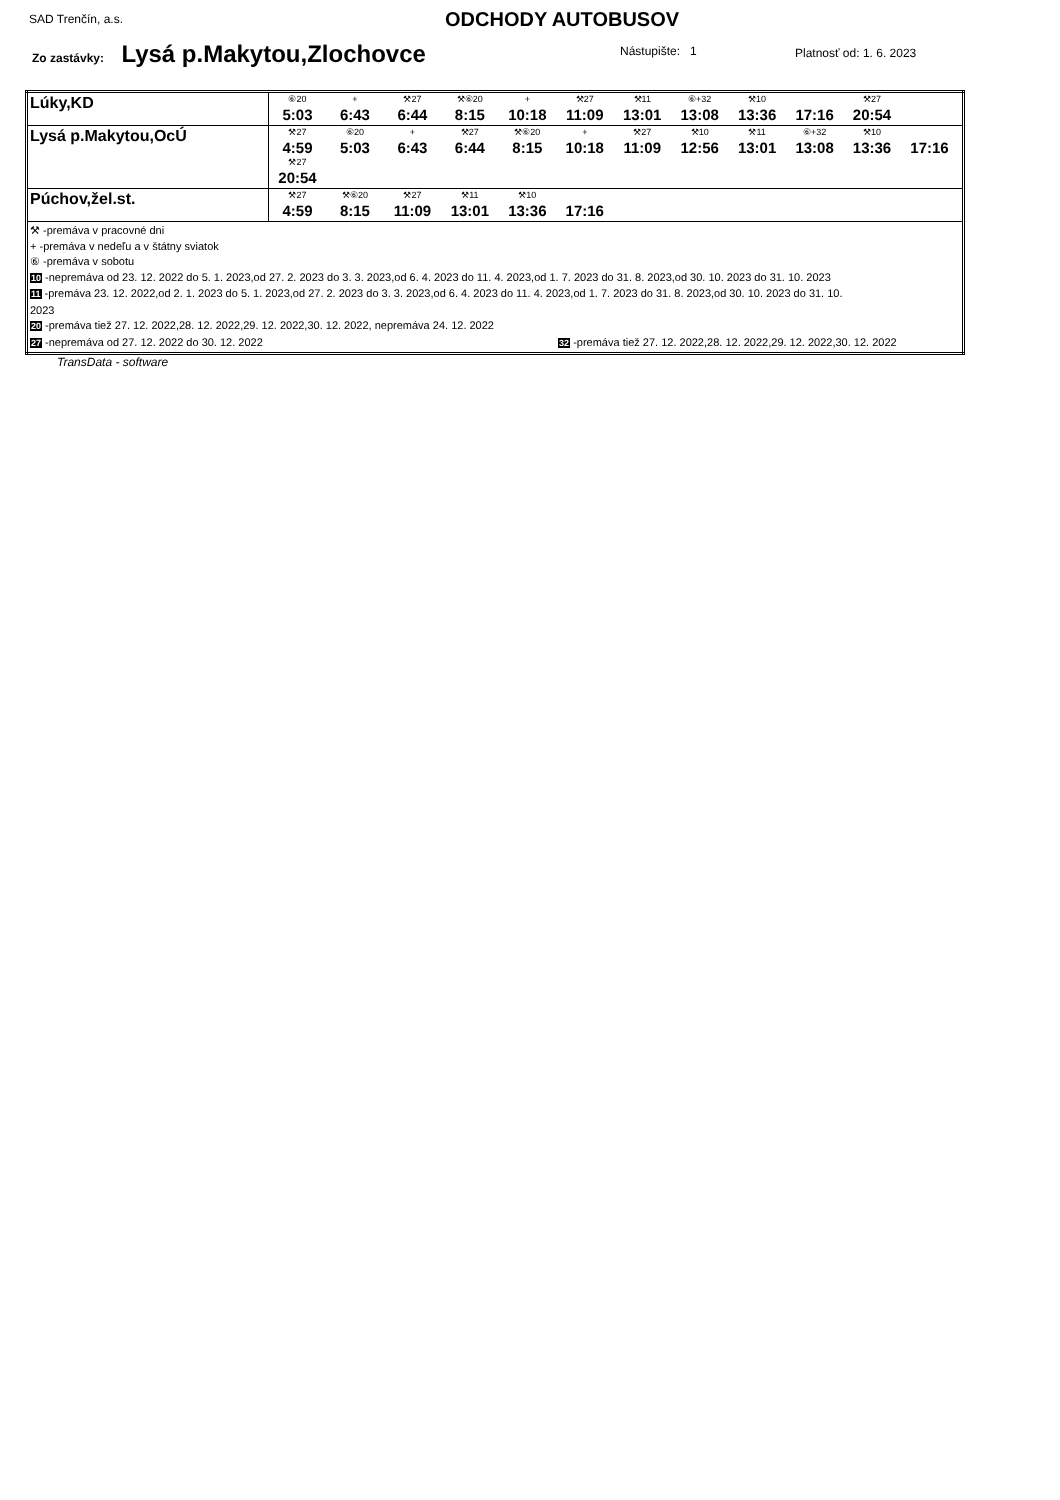SAD Trenčín, a.s. ODCHODY AUTOBUSOV
Zo zastávky: Lysá p.Makytou,Zlochovce
Nástupište: 1 Platnosť od: 1. 6. 2023
| Lúky,KD | ⑥20 5:03 + 6:43 ⚒27 6:44 ⚒⑥20 8:15 + 10:18 ⚒27 11:09 ⚒11 13:01 ⑥+32 13:08 ⚒10 13:36 17:16 ⚒27 20:54 |
| Lysá p.Makytou,OcÚ | ⚒27 4:59 ⑥20 5:03 + 6:43 ⚒27 6:44 ⚒⑥20 8:15 + 10:18 ⚒27 11:09 ⚒10 12:56 ⚒11 13:01 ⑥+32 13:08 ⚒10 13:36 17:16 ⚒27 20:54 |
| Púchov,žel.st. | ⚒27 4:59 ⚒⑥20 8:15 ⚒27 11:09 ⚒11 13:01 ⚒10 13:36 17:16 |
| ⚒ -premáva v pracovné dni + -premáva v nedeľu a v štátny sviatok ⑥ -premáva v sobotu 10 -nepremáva od 23. 12. 2022 do 5. 1. 2023,od 27. 2. 2023 do 3. 3. 2023,od 6. 4. 2023 do 11. 4. 2023,od 1. 7. 2023 do 31. 8. 2023,od 30. 10. 2023 do 31. 10. 2023 11 -premáva 23. 12. 2022,od 2. 1. 2023 do 5. 1. 2023,od 27. 2. 2023 do 3. 3. 2023,od 6. 4. 2023 do 11. 4. 2023,od 1. 7. 2023 do 31. 8. 2023,od 30. 10. 2023 do 31. 10. 2023 20 -premáva tiež 27. 12. 2022,28. 12. 2022,29. 12. 2022,30. 12. 2022, nepremáva 24. 12. 2022 27 -nepremáva od 27. 12. 2022 do 30. 12. 2022 32 -premáva tiež 27. 12. 2022,28. 12. 2022,29. 12. 2022,30. 12. 2022 | |
TransData - software